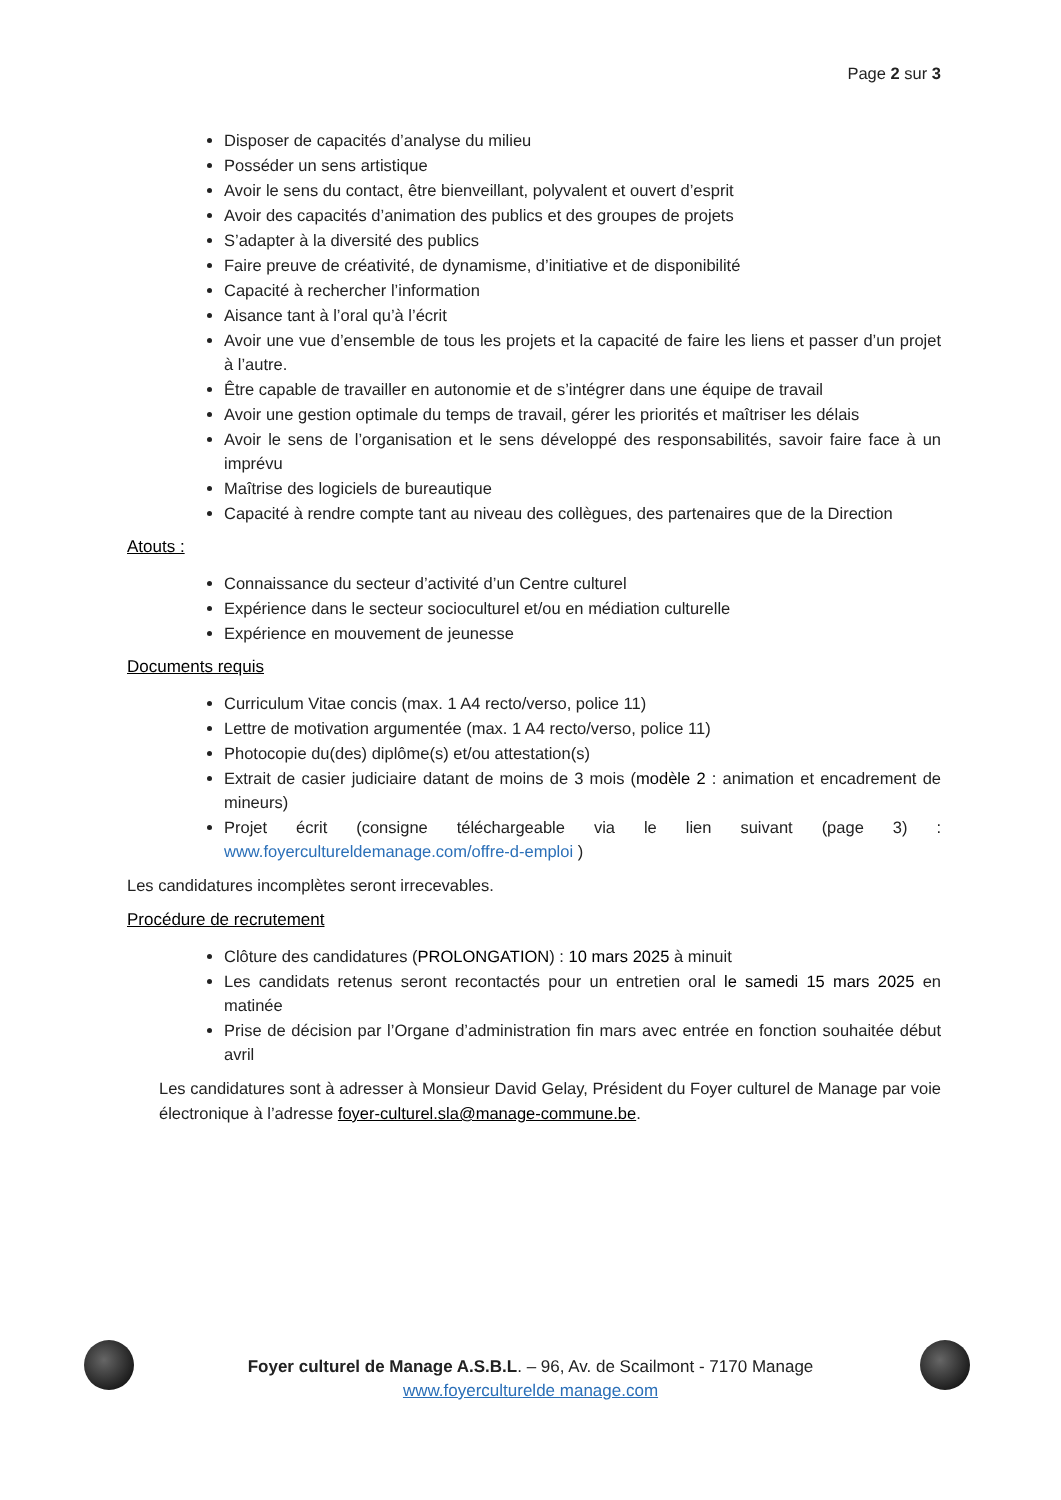Page 2 sur 3
Disposer de capacités d’analyse du milieu
Posséder un sens artistique
Avoir le sens du contact, être bienveillant, polyvalent et ouvert d’esprit
Avoir des capacités d’animation des publics et des groupes de projets
S’adapter à la diversité des publics
Faire preuve de créativité, de dynamisme, d’initiative et de disponibilité
Capacité à rechercher l’information
Aisance tant à l’oral qu’à l’écrit
Avoir une vue d’ensemble de tous les projets et la capacité de faire les liens et passer d’un projet à l’autre.
Être capable de travailler en autonomie et de s’intégrer dans une équipe de travail
Avoir une gestion optimale du temps de travail, gérer les priorités et maîtriser les délais
Avoir le sens de l’organisation et le sens développé des responsabilités, savoir faire face à un imprévu
Maîtrise des logiciels de bureautique
Capacité à rendre compte tant au niveau des collègues, des partenaires que de la Direction
Atouts :
Connaissance du secteur d’activité d’un Centre culturel
Expérience dans le secteur socioculturel et/ou en médiation culturelle
Expérience en mouvement de jeunesse
Documents requis
Curriculum Vitae concis (max. 1 A4 recto/verso, police 11)
Lettre de motivation argumentée (max. 1 A4 recto/verso, police 11)
Photocopie du(des) diplôme(s) et/ou attestation(s)
Extrait de casier judiciaire datant de moins de 3 mois (modèle 2 : animation et encadrement de mineurs)
Projet écrit (consigne téléchargeable via le lien suivant (page 3) : www.foyercultureldemanage.com/offre-d-emploi )
Les candidatures incomplètes seront irrecevables.
Procédure de recrutement
Clôture des candidatures (PROLONGATION) : 10 mars 2025 à minuit
Les candidats retenus seront recontactés pour un entretien oral le samedi 15 mars 2025 en matinée
Prise de décision par l’Organe d’administration fin mars avec entrée en fonction souhaitée début avril
Les candidatures sont à adresser à Monsieur David Gelay, Président du Foyer culturel de Manage par voie électronique à l’adresse foyer-culturel.sla@manage-commune.be.
Foyer culturel de Manage A.S.B.L. – 96, Av. de Scailmont - 7170 Manage
www.foyerculturelde manage.com